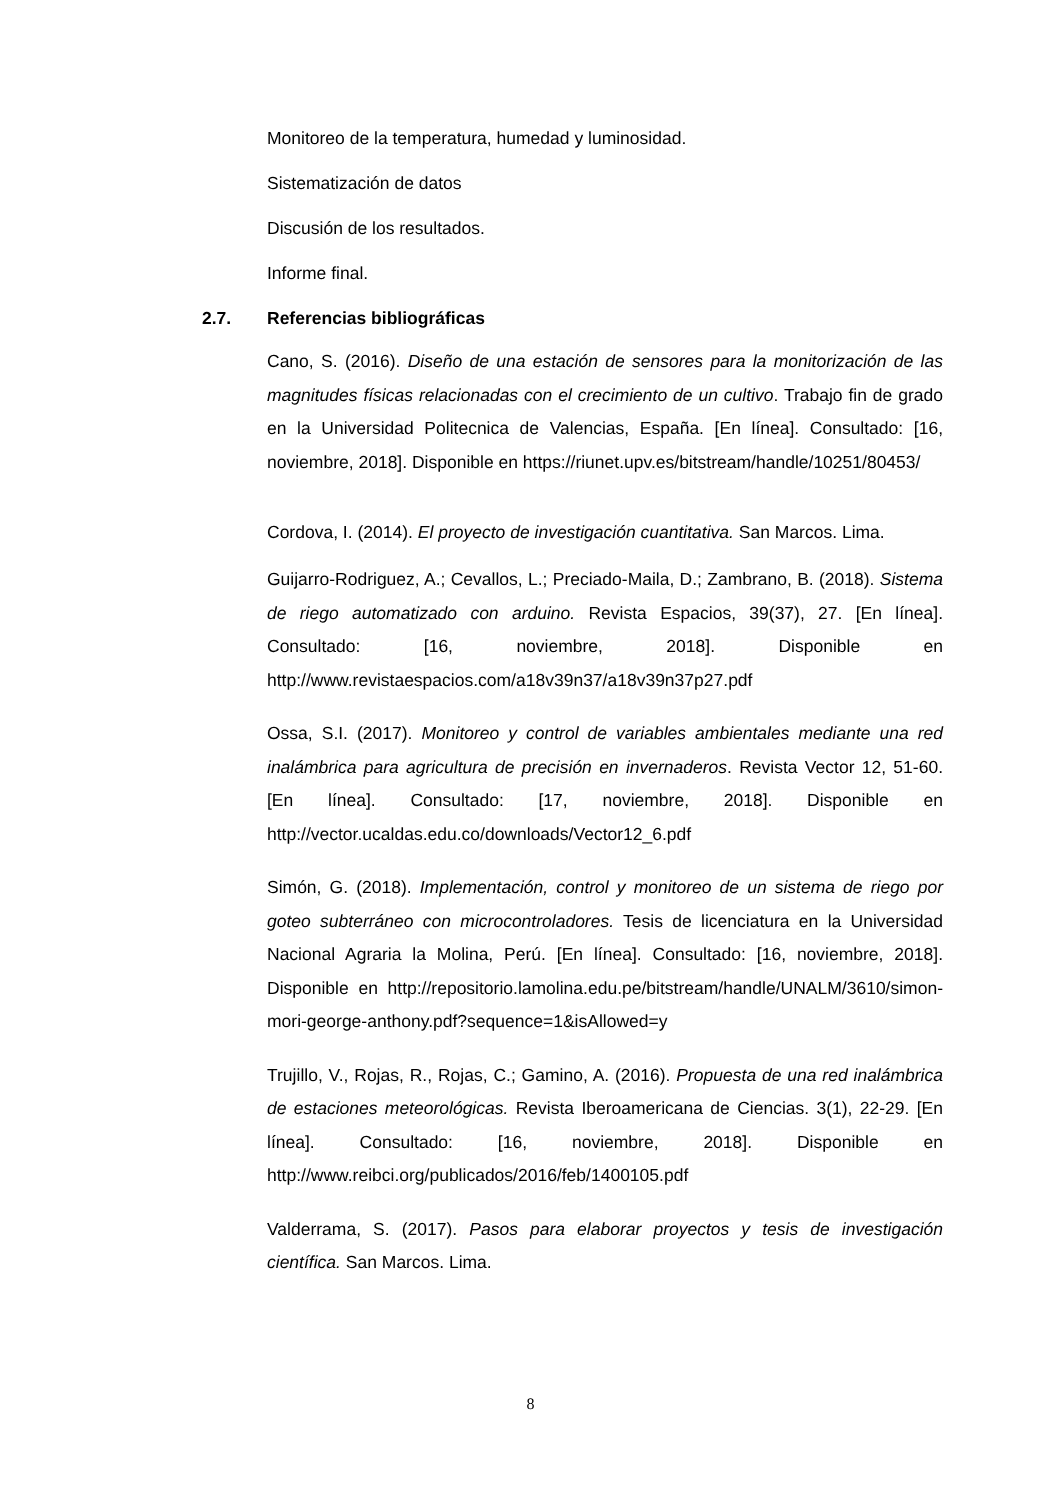Monitoreo de la temperatura, humedad y luminosidad.
Sistematización de datos
Discusión de los resultados.
Informe final.
2.7. Referencias bibliográficas
Cano, S. (2016). Diseño de una estación de sensores para la monitorización de las magnitudes físicas relacionadas con el crecimiento de un cultivo. Trabajo fin de grado en la Universidad Politecnica de Valencias, España. [En línea]. Consultado: [16, noviembre, 2018]. Disponible en https://riunet.upv.es/bitstream/handle/10251/80453/
Cordova, I. (2014). El proyecto de investigación cuantitativa. San Marcos. Lima.
Guijarro-Rodriguez, A.; Cevallos, L.; Preciado-Maila, D.; Zambrano, B. (2018). Sistema de riego automatizado con arduino. Revista Espacios, 39(37), 27. [En línea]. Consultado: [16, noviembre, 2018]. Disponible en http://www.revistaespacios.com/a18v39n37/a18v39n37p27.pdf
Ossa, S.I. (2017). Monitoreo y control de variables ambientales mediante una red inalámbrica para agricultura de precisión en invernaderos. Revista Vector 12, 51-60. [En línea]. Consultado: [17, noviembre, 2018]. Disponible en http://vector.ucaldas.edu.co/downloads/Vector12_6.pdf
Simón, G. (2018). Implementación, control y monitoreo de un sistema de riego por goteo subterráneo con microcontroladores. Tesis de licenciatura en la Universidad Nacional Agraria la Molina, Perú. [En línea]. Consultado: [16, noviembre, 2018]. Disponible en http://repositorio.lamolina.edu.pe/bitstream/handle/UNALM/3610/simon-mori-george-anthony.pdf?sequence=1&isAllowed=y
Trujillo, V., Rojas, R., Rojas, C.; Gamino, A. (2016). Propuesta de una red inalámbrica de estaciones meteorológicas. Revista Iberoamericana de Ciencias. 3(1), 22-29. [En línea]. Consultado: [16, noviembre, 2018]. Disponible en http://www.reibci.org/publicados/2016/feb/1400105.pdf
Valderrama, S. (2017). Pasos para elaborar proyectos y tesis de investigación científica. San Marcos. Lima.
8